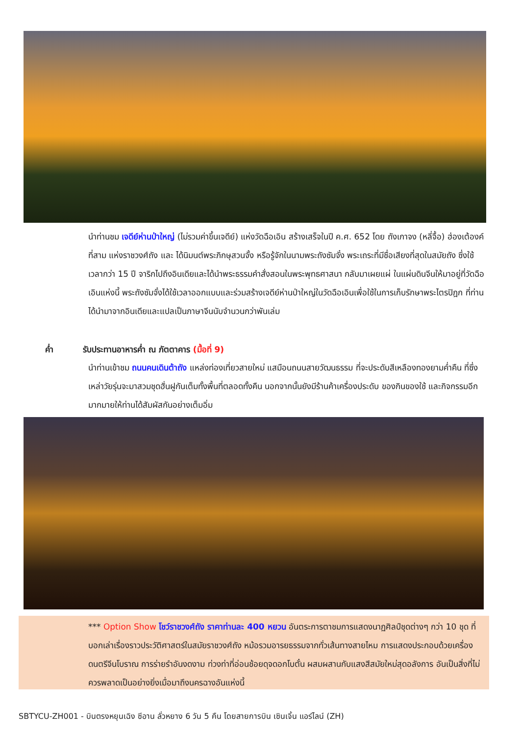นำท่านชม เจดีย์ห่านป่าใหญ่ (ไม่รวมค่าขึ้นเจดีย์) แห่งวัดฉือเอิน สร้างเสร็จในปี ค.ศ. 652 โดย ถังเกาจง (หลี่จื้อ) ฮ่องเต้องค์ที่สาม แห่งราชวงศ์ถัง และ ได้นิมนต์พระภิกษุสวนจั้ง หรือรู้จักในนามพระถังซัมจั๋ง พระเถระที่มีชื่อเสียงที่สุดในสมัยถัง ซึ่งใช้เวลากว่า 15 ปี จาริกไปถึงอินเดียและได้นำพระธรรมคำสั่งสอนในพระพุทธศาสนา กลับมาเผยแผ่ ในแผ่นดินจีนให้มาอยู่ที่วัดฉือเอินแห่งนี้ พระถังซัมจั๋งได้ใช้เวลาออกแบบและร่วมสร้างเจดีย์ห่านป่าใหญ่ในวัดฉือเอินเพื่อใช้ในการเก็บรักษาพระไตรปิฎก ที่ท่านได้นำมาจากอินเดียและแปลเป็นภาษาจีนนับจำนวนกว่าพันเล่ม
ค่ำ รับประทานอาหารค่ำ ณ ภัตตาคาร (มื้อที่ 9)
นำท่านเข้าชม ถนนคนเดินต้าถัง แหล่งท่องเที่ยวสายใหม่ แสมือนถนนสายวัฒนธรรม ที่จะประดับสีเหลืองทองยามค่ำคืน ที่ซึ่งเหล่าวัยรุ่นจะมาสวมชุดฮั่นฝูกันเต็มทั้งพื้นที่ตลอดทั้งคืน นอกจากนั้นยังมีร้านค้าเครื่องประดับ ของกินของใช้ และกิจกรรมอีกมากมายให้ท่านได้สัมผัสกันอย่างเต็มอิ่ม
*** Option Show โชว์ราชวงศ์ถัง ราคาท่านละ 400 หยวน อันตระการตาชมการแสดงนาฏศิลป์ชุดต่างๆ กว่า 10 ชุด ที่บอกเล่าเรื่องราวประวัติศาสตร์ในสมัยราชวงศ์ถัง หม้อรวมอารยธรรมจากทั่วเส้นทางสายไหม การแสดงประกอบด้วยเครื่องดนตรีจีนโบราณ การร่ายรำอันงดงาม ท่วงท่าที่อ่อนช้อยดุจดอกโบตั๋น ผสมผสานกับแสงสีสมัยใหม่สุดอลังการ อันเป็นสิ่งที่ไม่ควรพลาดเป็นอย่างยิ่งเมื่อมาถึงนครฉางอันแห่งนี้
SBTYCU-ZH001 - บินตรงหยุนเฉิง ซีอาน ลั่วหยาง 6 วัน 5 คืน โดยสายการบิน เซินเจิ้น แอร์ไลน์ (ZH)